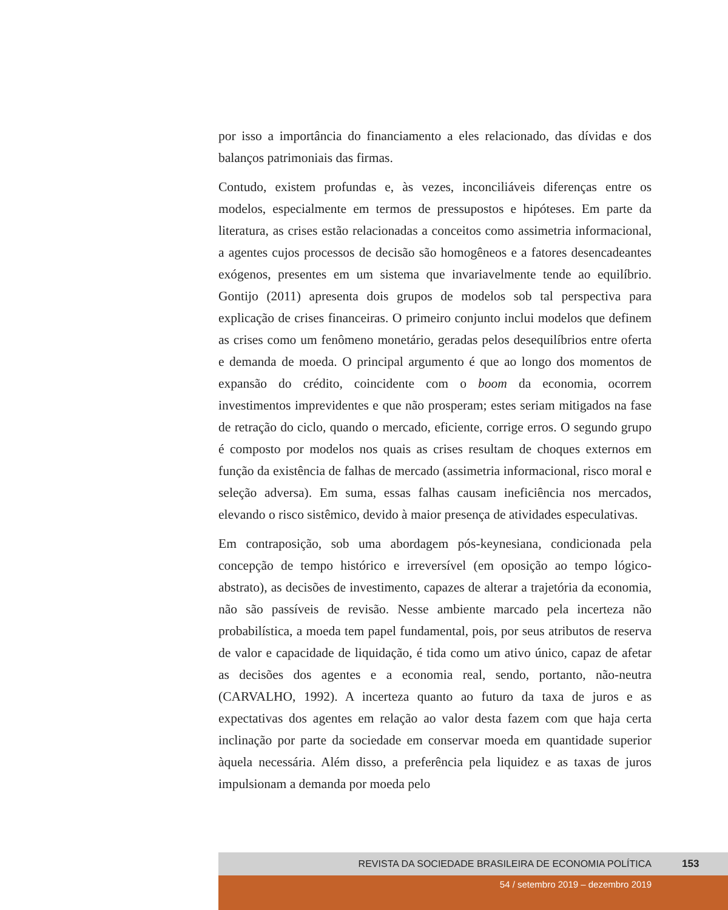por isso a importância do financiamento a eles relacionado, das dívidas e dos balanços patrimoniais das firmas.
Contudo, existem profundas e, às vezes, inconciliáveis diferenças entre os modelos, especialmente em termos de pressupostos e hipóteses. Em parte da literatura, as crises estão relacionadas a conceitos como assimetria informacional, a agentes cujos processos de decisão são homogêneos e a fatores desencadeantes exógenos, presentes em um sistema que invariavelmente tende ao equilíbrio. Gontijo (2011) apresenta dois grupos de modelos sob tal perspectiva para explicação de crises financeiras. O primeiro conjunto inclui modelos que definem as crises como um fenômeno monetário, geradas pelos desequilíbrios entre oferta e demanda de moeda. O principal argumento é que ao longo dos momentos de expansão do crédito, coincidente com o boom da economia, ocorrem investimentos imprevidentes e que não prosperam; estes seriam mitigados na fase de retração do ciclo, quando o mercado, eficiente, corrige erros. O segundo grupo é composto por modelos nos quais as crises resultam de choques externos em função da existência de falhas de mercado (assimetria informacional, risco moral e seleção adversa). Em suma, essas falhas causam ineficiência nos mercados, elevando o risco sistêmico, devido à maior presença de atividades especulativas.
Em contraposição, sob uma abordagem pós-keynesiana, condicionada pela concepção de tempo histórico e irreversível (em oposição ao tempo lógico-abstrato), as decisões de investimento, capazes de alterar a trajetória da economia, não são passíveis de revisão. Nesse ambiente marcado pela incerteza não probabilística, a moeda tem papel fundamental, pois, por seus atributos de reserva de valor e capacidade de liquidação, é tida como um ativo único, capaz de afetar as decisões dos agentes e a economia real, sendo, portanto, não-neutra (CARVALHO, 1992). A incerteza quanto ao futuro da taxa de juros e as expectativas dos agentes em relação ao valor desta fazem com que haja certa inclinação por parte da sociedade em conservar moeda em quantidade superior àquela necessária. Além disso, a preferência pela liquidez e as taxas de juros impulsionam a demanda por moeda pelo
REVISTA DA SOCIEDADE BRASILEIRA DE ECONOMIA POLÍTICA 153
54 / setembro 2019 – dezembro 2019